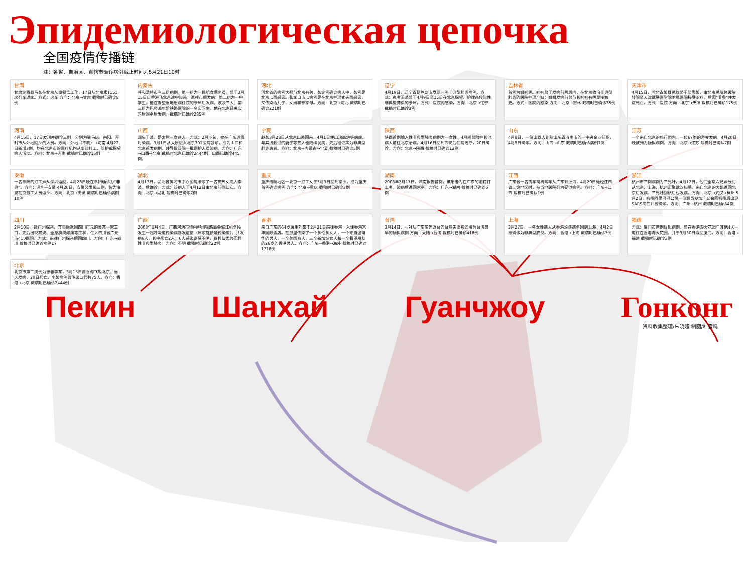Эпидемиологическая цепочка
全国疫情传播链
注：各省、自治区、直辖市确诊病例截止时间为5月21日10时
甘肃
甘肃定西县马某在北京从事餐饮工作，17日从北京乘T151次列车返家。方式：火车 方向：北京→甘肃 截稿时已确诊8例
内蒙古
呼和浩特市有三组病例。第一组为一民航女乘务员，曾于3月15日自香港飞北京途中染恙，返呼市后发病；第二组为一中学生，他在看望当地患病住院的亲属后发病，波及三人；第三组为巴彦淖尔盟铁路医院的一名实习生，他在北京结束实习后回乡后发病。截稿时已确诊285例
河北
河北省的病例大都与北京有关，某定例确诊病人中，某例是北京…而感染。张家口市…病例是在北京护理丈夫而感染，又传染给儿子、女婿和亲家母。方向：北京→河北 截稿时已确诊221例
辽宁
4月19日，辽宁省葫芦岛市发现一例非典型肺炎病例。方式：患者王某曾于4月9日至15日在北京探望、护理患传染性非典型肺炎的亲属。方式：医院内感染。方向：北京→辽宁 截稿时已确诊3例
吉林省
首例为姐妹俩。妹妹曾于发病前两周内，在北京收治非典型肺炎的医院护理产妇；姐姐发病前曾与其妹妹有明显接触史。方式：医院内感染 方向：北京→吉林 截稿时已确诊35例
天津市
4月15日，河北省某县民政局干部孟某，由北京民航总医院转院至天津武警医学院附属医院接受治疗，后因“非典”并发症死亡。方式：医院 方向：北京→天津 截稿时已确诊175例
河南
4月16日、17日发现并确诊三例，分别为驻马店、南阳、开封市从外地回乡的人员。方向：外地（不明）→河南 4月22日新增3例，均在北京市的医疗机构从事过打工、陪护或探望病人活动。方向：北京→河南 截稿时已确诊15例
山西
源头于某，是太原一女商人。方式：2月下旬，她在广东进货时染病，3月1日从太原进入北京301医院就诊，成为山西和北京首发病例，并导致该院一批医护人员染病。方向：广东→山西→北京 截稿时北京已确诊2444例，山西已确诊445例。
宁夏
赵某3月28日从北京出差回来，4月1日便出现高烧等病症。与其接触过的妻子等五人也陆续发病，先后被证实为非典型肺炎患者。方向：北京→内蒙古→宁夏 截稿时已确诊5例
陕西
陕西首例输入性非典型肺炎病例为一女性。4月间曾陪护其他病人前往北京治病，4月16日回到西安后住院治疗，20日确诊。方向：北京→陕西 截稿时已确诊12例
山东
4月8日，一位山西人到驻山东省济南市的一中央企业任职，4月9日确诊。方向：山西→山东 截稿时已确诊病例1例
江苏
一个来自北京的旅行团内，一位67岁的游客发病，4月20日晚被列为疑似病例。方向：北京→江苏 截稿时已确认7例
安徽
一名阜阳的打工妹从深圳返回，4月23日晚在阜阳确诊为“非典”。方向：深圳→安徽 4月26日，安徽又发现三例，皆为临泉在京务工人员返乡。方向：北京→安徽 截稿时已确诊病例10例
湖北
4月13日，湖北省黄冈市中心医院接诊了一名高热女病人李某，后确诊。方式：该病人于4月12日由北京前往红安。方向：北京→湖北 截稿时已确诊7例
重庆
重庆涪陵地区一北京一打工女子5月3日回到家乡，成为重庆首例确诊病例 方向：北京→重庆 截稿时已确诊3例
湖南
2003年2月17日，湖南报告首例。该患者为在广东的湘籍打工者，染病后返回家乡。方向：广东→湖南 截稿时已确诊6例
江西
广东省一名货车司机驾车从广东到上海，4月20日途经江西省上饶地区时，被当地医院列为疑似病例。方向：广东→江西 截稿时已确认1例
浙江
杭州市三例病例为三兄妹。4月12日，他们全家六兄妹分别从北京、上海、杭州汇聚武汉扫墓，来自北京的大姐返回北京后发病，三兄妹回杭后也发病。方向：北京→武汉→杭州 5月2日，杭州阿里巴巴公司一位职员参加广交会回杭州后出现SARS病症并被确诊。方向：广州→杭州 截稿时已确诊4例
四川
2月10日，赴广州探亲、奔丧后返回四川广元的吴某一家三口，先后出现高烧、全身肌肉酸痛等症状，住入四川省广元市410医院。方式：前往广州探亲后回四川。方向：广东→四川 截稿时已确诊病例17
广西
2003年1月4日，广西河池市境内柳州铁路局金城江机务段发生一起呼吸道传染病暴发疫情（属家庭接触传染型），共发病6人，其中死亡2人。6人感染途径不明，将其归类为回顾性非典型肺炎。方向：不明 截稿时已确诊22例
香港
来自广东的64岁医生刘某于2月21日前往香港，入住香港京华国际酒店。在那里传染了一个多伦多女人，一个来自温哥华的男人，一个美国商人，三个新加坡女人和一个看望朋友的26岁的香港男人。方向：广东→香港→海外 截稿时已确诊1718例
台湾
3月14日，一对从广东东莞返台的台商夫妻被诊段为台湾最早的疑似病例 方向：大陆→台湾 截稿时已确诊418例
上海
3月27日，一名女性商人从香港洽谈商务回到上海，4月2日被确诊为非典型肺炎。方向：香港→上海 截稿时已确诊7例
福建
方式：厦门市两例疑似病例，曾在香港淘大花园与其他4人一道住在香港淘大花园，并于3月30日返回厦门。方向：香港→福建 截稿时已确诊3例
北京
北京市第二病例为患者李某，3月15日自香港飞返北京，当天发病，20日死亡。李某病例曾传染五代共75人。方向：香港→北京 截稿时已确诊2444例
Пекин Шанхай Гуанчжоу Гонконг
资料收集整理/朱晓超 制图/叶雪鸣